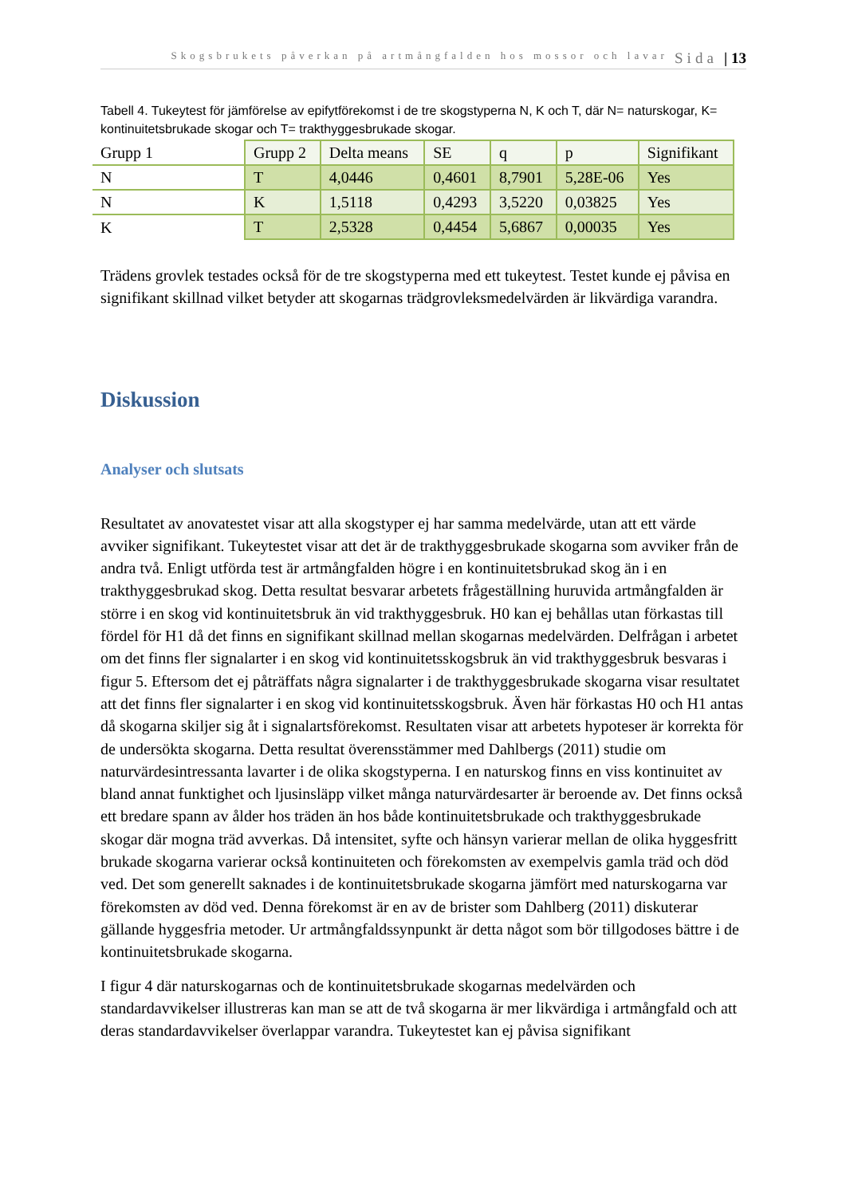Skogsbrukets påverkan på artmångfalden hos mossor och lavar Sida | 13
Tabell 4. Tukeytest för jämförelse av epifytförekomst i de tre skogstyperna N, K och T, där N= naturskogar, K= kontinuitetsbrukade skogar och T= trakthyggesbrukade skogar.
| Grupp 1 | Grupp 2 | Delta means | SE | q | p | Signifikant |
| N | T | 4,0446 | 0,4601 | 8,7901 | 5,28E-06 | Yes |
| N | K | 1,5118 | 0,4293 | 3,5220 | 0,03825 | Yes |
| K | T | 2,5328 | 0,4454 | 5,6867 | 0,00035 | Yes |
Trädens grovlek testades också för de tre skogstyperna med ett tukeytest. Testet kunde ej påvisa en signifikant skillnad vilket betyder att skogarnas trädgrovleksmedelvärden är likvärdiga varandra.
Diskussion
Analyser och slutsats
Resultatet av anovatestet visar att alla skogstyper ej har samma medelvärde, utan att ett värde avviker signifikant. Tukeytestet visar att det är de trakthyggesbrukade skogarna som avviker från de andra två. Enligt utförda test är artmångfalden högre i en kontinuitetsbrukad skog än i en trakthyggesbrukad skog. Detta resultat besvarar arbetets frågeställning huruvida artmångfalden är större i en skog vid kontinuitetsbruk än vid trakthyggesbruk. H0 kan ej behållas utan förkastas till fördel för H1 då det finns en signifikant skillnad mellan skogarnas medelvärden. Delfrågan i arbetet om det finns fler signalarter i en skog vid kontinuitetsskogsbruk än vid trakthyggesbruk besvaras i figur 5. Eftersom det ej påträffats några signalarter i de trakthyggesbrukade skogarna visar resultatet att det finns fler signalarter i en skog vid kontinuitetsskogsbruk. Även här förkastas H0 och H1 antas då skogarna skiljer sig åt i signalartsförekomst. Resultaten visar att arbetets hypoteser är korrekta för de undersökta skogarna. Detta resultat överensstämmer med Dahlbergs (2011) studie om naturvärdesintressanta lavarter i de olika skogstyperna. I en naturskog finns en viss kontinuitet av bland annat funktighet och ljusinsläpp vilket många naturvärdesarter är beroende av. Det finns också ett bredare spann av ålder hos träden än hos både kontinuitetsbrukade och trakthyggesbrukade skogar där mogna träd avverkas. Då intensitet, syfte och hänsyn varierar mellan de olika hyggesfritt brukade skogarna varierar också kontinuiteten och förekomsten av exempelvis gamla träd och död ved. Det som generellt saknades i de kontinuitetsbrukade skogarna jämfört med naturskogarna var förekomsten av död ved. Denna förekomst är en av de brister som Dahlberg (2011) diskuterar gällande hyggesfria metoder. Ur artmångfaldssynpunkt är detta något som bör tillgodoses bättre i de kontinuitetsbrukade skogarna.
I figur 4 där naturskogarnas och de kontinuitetsbrukade skogarnas medelvärden och standardavvikelser illustreras kan man se att de två skogarna är mer likvärdiga i artmångfald och att deras standardavvikelser överlappar varandra. Tukeytestet kan ej påvisa signifikant